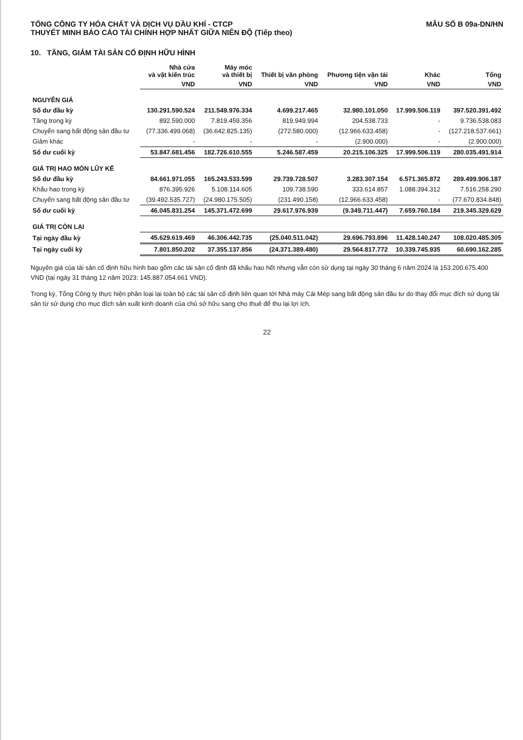TỔNG CÔNG TY HÓA CHẤT VÀ DỊCH VỤ DẦU KHÍ - CTCP
THUYẾT MINH BÁO CÁO TÀI CHÍNH HỢP NHẤT GIỮA NIÊN ĐỘ (Tiếp theo)
MẪU SỐ B 09a-DN/HN
10. TĂNG, GIẢM TÀI SẢN CỐ ĐỊNH HỮU HÌNH
| | Nhà cửa và vật kiến trúc | Máy móc và thiết bị | Thiết bị văn phòng | Phương tiện vận tải | Khác | Tổng |
| --- | --- | --- | --- | --- | --- | --- |
| | VND | VND | VND | VND | VND | VND |
| NGUYÊN GIÁ | | | | | | |
| Số dư đầu kỳ | 130.291.590.524 | 211.549.976.334 | 4.699.217.465 | 32.980.101.050 | 17.999.506.119 | 397.520.391.492 |
| Tăng trong kỳ | 892.590.000 | 7.819.459.356 | 819.949.994 | 204.538.733 | - | 9.736.538.083 |
| Chuyển sang bất động sản đầu tư | (77.336.499.068) | (36.642.825.135) | (272.580.000) | (12.966.633.458) | - | (127.218.537.661) |
| Giảm khác | - | - | - | (2.900.000) | - | (2.900.000) |
| Số dư cuối kỳ | 53.847.681.456 | 182.726.610.555 | 5.246.587.459 | 20.215.106.325 | 17.999.506.119 | 280.035.491.914 |
| GIÁ TRỊ HAO MÒN LŨY KẾ | | | | | | |
| Số dư đầu kỳ | 84.661.971.055 | 165.243.533.599 | 29.739.728.507 | 3.283.307.154 | 6.571.365.872 | 289.499.906.187 |
| Khấu hao trong kỳ | 876.395.926 | 5.108.114.605 | 109.738.590 | 333.614.857 | 1.088.394.312 | 7.516.258.290 |
| Chuyển sang bất động sản đầu tư | (39.492.535.727) | (24.980.175.505) | (231.490.158) | (12.966.633.458) | - | (77.670.834.848) |
| Số dư cuối kỳ | 46.045.831.254 | 145.371.472.699 | 29.617.976.939 | (9.349.711.447) | 7.659.760.184 | 219.345.329.629 |
| GIÁ TRỊ CÒN LẠI | | | | | | |
| Tại ngày đầu kỳ | 45.629.619.469 | 46.306.442.735 | (25.040.511.042) | 29.696.793.896 | 11.428.140.247 | 108.020.485.305 |
| Tại ngày cuối kỳ | 7.801.850.202 | 37.355.137.856 | (24.371.389.480) | 29.564.817.772 | 10.339.745.935 | 60.690.162.285 |
Nguyên giá của tài sản cố định hữu hình bao gồm các tài sản cố định đã khấu hao hết nhưng vẫn còn sử dụng tại ngày 30 tháng 6 năm 2024 là 153.200.675.400 VND (tại ngày 31 tháng 12 năm 2023: 145.887.054.661 VND).
Trong kỳ, Tổng Công ty thực hiện phân loại lại toàn bộ các tài sản cố định liên quan tới Nhà máy Cái Mép sang bất động sản đầu tư do thay đổi mục đích sử dụng tài sản từ sử dụng cho mục đích sản xuất kinh doanh của chủ sở hữu sang cho thuê để thu lại lợi ích.
22